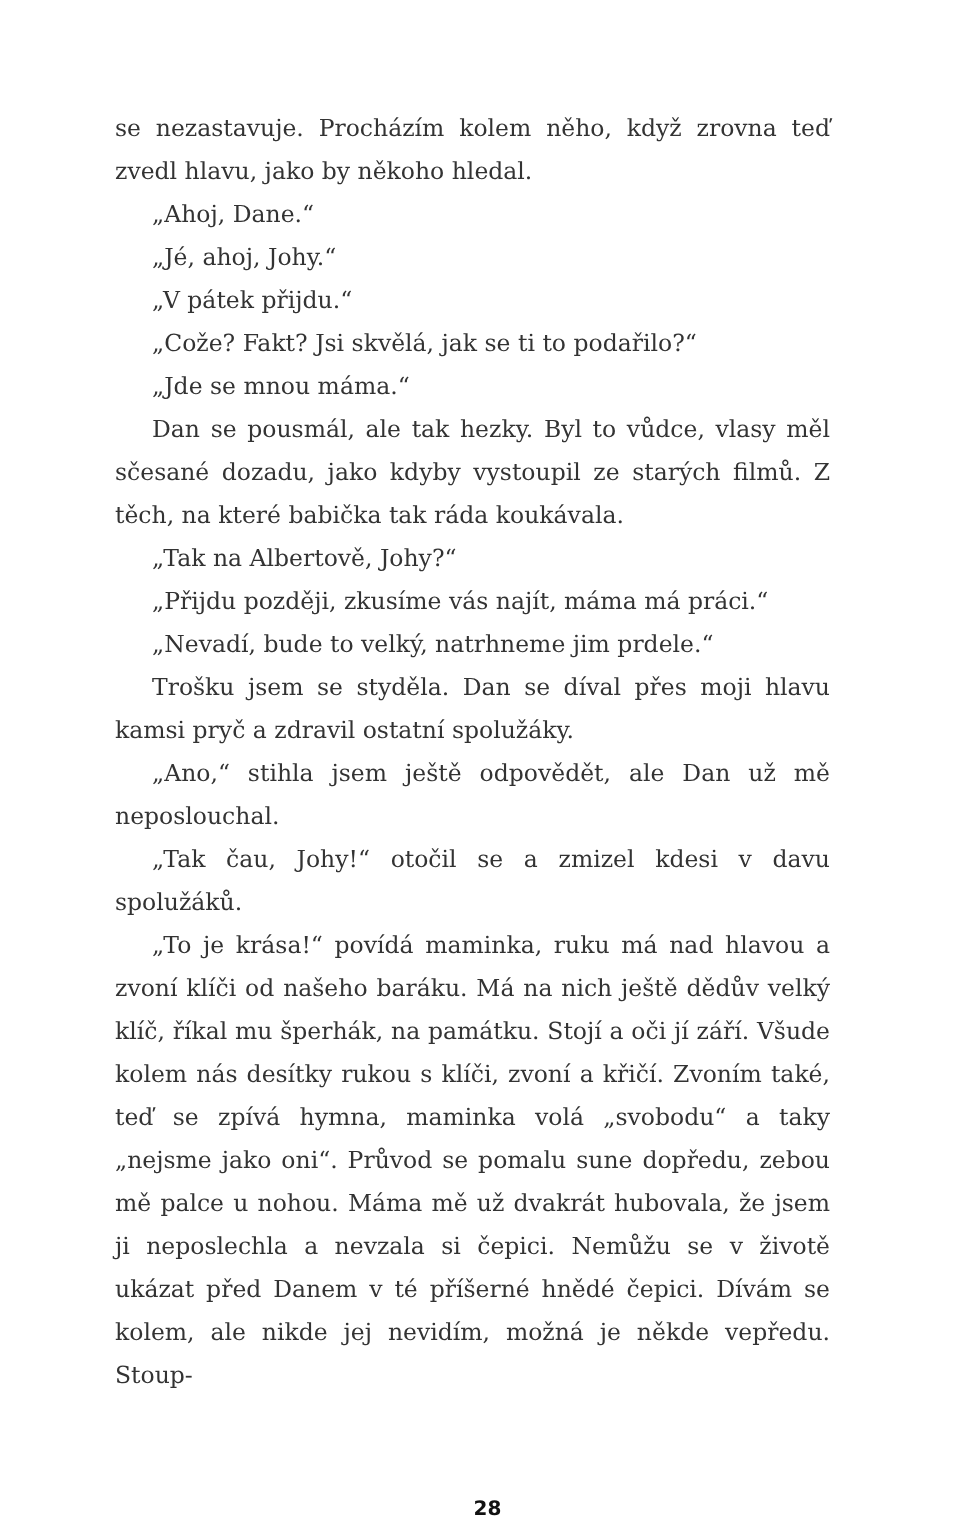se nezastavuje. Procházím kolem něho, když zrovna teď zvedl hlavu, jako by někoho hledal.
„Ahoj, Dane.“
„Jé, ahoj, Johy.“
„V pátek přijdu.“
„Cože? Fakt? Jsi skvělá, jak se ti to podařilo?“
„Jde se mnou máma.“
Dan se pousmál, ale tak hezky. Byl to vůdce, vlasy měl sčesané dozadu, jako kdyby vystoupil ze starých filmů. Z těch, na které babička tak ráda koukávala.
„Tak na Albertově, Johy?“
„Přijdu později, zkusíme vás najít, máma má práci.“
„Nevadí, bude to velký, natrhneme jim prdele.“
Trošku jsem se styděla. Dan se díval přes moji hlavu kamsi pryč a zdravil ostatní spolužáky.
„Ano,“ stihla jsem ještě odpovědět, ale Dan už mě neposlouchal.
„Tak čau, Johy!“ otočil se a zmizel kdesi v davu spolužáků.
„To je krása!“ povídá maminka, ruku má nad hlavou a zvoní klíči od našeho baráku. Má na nich ještě dědův velký klíč, říkal mu šperhák, na památku. Stojí a oči jí září. Všude kolem nás desítky rukou s klíči, zvoní a křičí. Zvoním také, teď se zpívá hymna, maminka volá „svobodu“ a taky „nejsme jako oni“. Průvod se pomalu sune dopředu, zebou mě palce u nohou. Máma mě už dvakrát hubovala, že jsem ji neposlechla a nevzala si čepici. Nemůžu se v životě ukázat před Danem v té příšerné hnědé čepici. Dívám se kolem, ale nikde jej nevidím, možná je někde vepředu. Stoup-
28